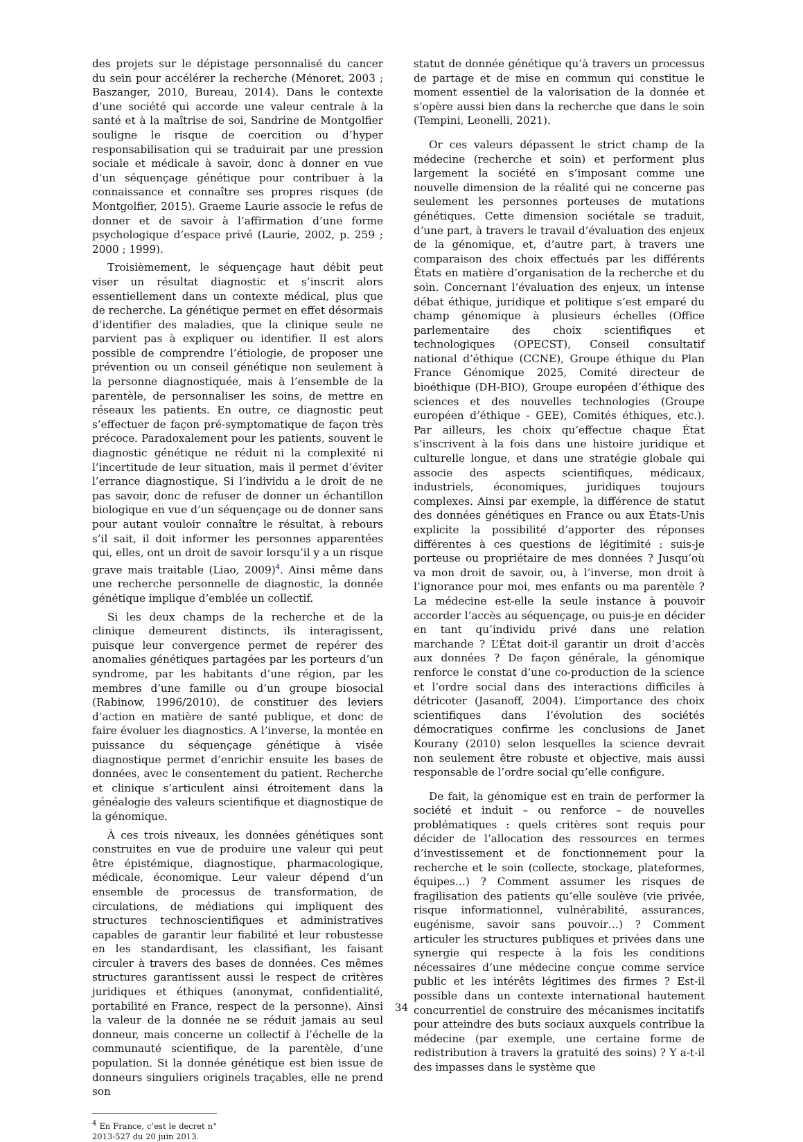des projets sur le dépistage personnalisé du cancer du sein pour accélérer la recherche (Ménoret, 2003 ; Baszanger, 2010, Bureau, 2014). Dans le contexte d’une société qui accorde une valeur centrale à la santé et à la maîtrise de soi, Sandrine de Montgolfier souligne le risque de coercition ou d’hyper responsabilisation qui se traduirait par une pression sociale et médicale à savoir, donc à donner en vue d’un séquençage génétique pour contribuer à la connaissance et connaître ses propres risques (de Montgolfier, 2015). Graeme Laurie associe le refus de donner et de savoir à l’affirmation d’une forme psychologique d’espace privé (Laurie, 2002, p. 259 ; 2000 ; 1999).
Troisièmement, le séquençage haut débit peut viser un résultat diagnostic et s’inscrit alors essentiellement dans un contexte médical, plus que de recherche. La génétique permet en effet désormais d’identifier des maladies, que la clinique seule ne parvient pas à expliquer ou identifier. Il est alors possible de comprendre l’étiologie, de proposer une prévention ou un conseil génétique non seulement à la personne diagnostiquée, mais à l’ensemble de la parentèle, de personnaliser les soins, de mettre en réseaux les patients. En outre, ce diagnostic peut s’effectuer de façon pré-symptomatique de façon très précoce. Paradoxalement pour les patients, souvent le diagnostic génétique ne réduit ni la complexité ni l’incertitude de leur situation, mais il permet d’éviter l’errance diagnostique. Si l’individu a le droit de ne pas savoir, donc de refuser de donner un échantillon biologique en vue d’un séquençage ou de donner sans pour autant vouloir connaître le résultat, à rebours s’il sait, il doit informer les personnes apparentées qui, elles, ont un droit de savoir lorsqu’il y a un risque grave mais traitable (Liao, 2009)<sup>4</sup>. Ainsi même dans une recherche personnelle de diagnostic, la donnée génétique implique d’emblée un collectif.
Si les deux champs de la recherche et de la clinique demeurent distincts, ils interagissent, puisque leur convergence permet de repérer des anomalies génétiques partagées par les porteurs d’un syndrome, par les habitants d’une région, par les membres d’une famille ou d’un groupe biosocial (Rabinow, 1996/2010), de constituer des leviers d’action en matière de santé publique, et donc de faire évoluer les diagnostics. A l’inverse, la montée en puissance du séquençage génétique à visée diagnostique permet d’enrichir ensuite les bases de données, avec le consentement du patient. Recherche et clinique s’articulent ainsi étroitement dans la généalogie des valeurs scientifique et diagnostique de la génomique.
À ces trois niveaux, les données génétiques sont construites en vue de produire une valeur qui peut être épistémique, diagnostique, pharmacologique, médicale, économique. Leur valeur dépend d’un ensemble de processus de transformation, de circulations, de médiations qui impliquent des structures technoscientifiques et administratives capables de garantir leur fiabilité et leur robustesse en les standardisant, les classifiant, les faisant circuler à travers des bases de données. Ces mêmes structures garantissent aussi le respect de critères juridiques et éthiques (anonymat, confidentialité, portabilité en France, respect de la personne). Ainsi la valeur de la donnée ne se réduit jamais au seul donneur, mais concerne un collectif à l’échelle de la communauté scientifique, de la parentèle, d’une population. Si la donnée génétique est bien issue de donneurs singuliers originels traçables, elle ne prend son
<sup>4</sup> En France, c’est le decret n° 2013-527 du 20 juin 2013.
statut de donnée génétique qu’à travers un processus de partage et de mise en commun qui constitue le moment essentiel de la valorisation de la donnée et s’opère aussi bien dans la recherche que dans le soin (Tempini, Leonelli, 2021).
Or ces valeurs dépassent le strict champ de la médecine (recherche et soin) et performent plus largement la société en s’imposant comme une nouvelle dimension de la réalité qui ne concerne pas seulement les personnes porteuses de mutations génétiques. Cette dimension sociétale se traduit, d’une part, à travers le travail d’évaluation des enjeux de la génomique, et, d’autre part, à travers une comparaison des choix effectués par les différents États en matière d’organisation de la recherche et du soin. Concernant l’évaluation des enjeux, un intense débat éthique, juridique et politique s’est emparé du champ génomique à plusieurs échelles (Office parlementaire des choix scientifiques et technologiques (OPECST), Conseil consultatif national d’éthique (CCNE), Groupe éthique du Plan France Génomique 2025, Comité directeur de bioéthique (DH-BIO), Groupe européen d’éthique des sciences et des nouvelles technologies (Groupe européen d’éthique - GEE), Comités éthiques, etc.). Par ailleurs, les choix qu’effectue chaque État s’inscrivent à la fois dans une histoire juridique et culturelle longue, et dans une stratégie globale qui associe des aspects scientifiques, médicaux, industriels, économiques, juridiques toujours complexes. Ainsi par exemple, la différence de statut des données génétiques en France ou aux États-Unis explicite la possibilité d’apporter des réponses différentes à ces questions de légitimité : suis-je porteuse ou propriétaire de mes données ? Jusqu’où va mon droit de savoir, ou, à l’inverse, mon droit à l’ignorance pour moi, mes enfants ou ma parentèle ? La médecine est-elle la seule instance à pouvoir accorder l’accès au séquençage, ou puis-je en décider en tant qu’individu privé dans une relation marchande ? L’État doit-il garantir un droit d’accès aux données ? De façon générale, la génomique renforce le constat d’une co-production de la science et l’ordre social dans des interactions difficiles à détricoter (Jasanoff, 2004). L’importance des choix scientifiques dans l’évolution des sociétés démocratiques confirme les conclusions de Janet Kourany (2010) selon lesquelles la science devrait non seulement être robuste et objective, mais aussi responsable de l’ordre social qu’elle configure.
De fait, la génomique est en train de performer la société et induit – ou renforce – de nouvelles problématiques : quels critères sont requis pour décider de l’allocation des ressources en termes d’investissement et de fonctionnement pour la recherche et le soin (collecte, stockage, plateformes, équipes…) ? Comment assumer les risques de fragilisation des patients qu’elle soulève (vie privée, risque informationnel, vulnérabilité, assurances, eugénisme, savoir sans pouvoir…) ? Comment articuler les structures publiques et privées dans une synergie qui respecte à la fois les conditions nécessaires d’une médecine conçue comme service public et les intérêts légitimes des firmes ? Est-il possible dans un contexte international hautement concurrentiel de construire des mécanismes incitatifs pour atteindre des buts sociaux auxquels contribue la médecine (par exemple, une certaine forme de redistribution à travers la gratuité des soins) ? Y a-t-il des impasses dans le système que
34